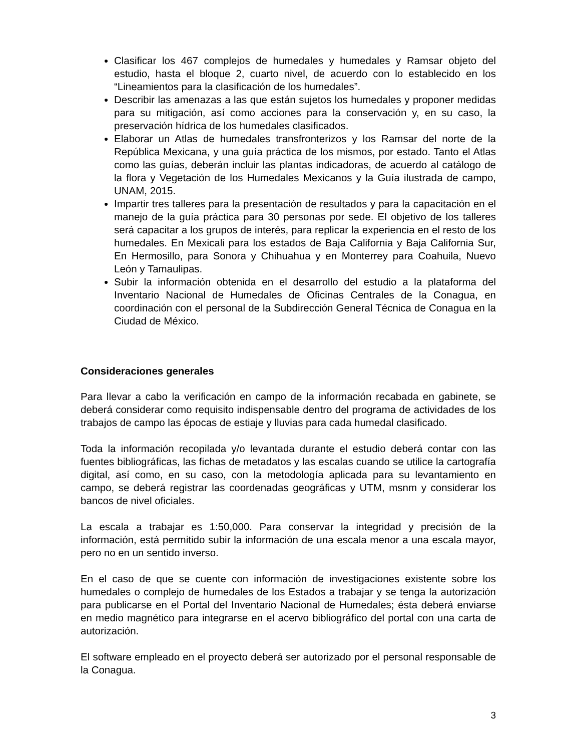Clasificar los 467 complejos de humedales y humedales y Ramsar objeto del estudio, hasta el bloque 2, cuarto nivel, de acuerdo con lo establecido en los “Lineamientos para la clasificación de los humedales”.
Describir las amenazas a las que están sujetos los humedales y proponer medidas para su mitigación, así como acciones para la conservación y, en su caso, la preservación hídrica de los humedales clasificados.
Elaborar un Atlas de humedales transfronterizos y los Ramsar del norte de la República Mexicana, y una guía práctica de los mismos, por estado. Tanto el Atlas como las guías, deberán incluir las plantas indicadoras, de acuerdo al catálogo de la flora y Vegetación de los Humedales Mexicanos y la Guía ilustrada de campo, UNAM, 2015.
Impartir tres talleres para la presentación de resultados y para la capacitación en el manejo de la guía práctica para 30 personas por sede. El objetivo de los talleres será capacitar a los grupos de interés, para replicar la experiencia en el resto de los humedales. En Mexicali para los estados de Baja California y Baja California Sur, En Hermosillo, para Sonora y Chihuahua y en Monterrey para Coahuila, Nuevo León y Tamaulipas.
Subir la información obtenida en el desarrollo del estudio a la plataforma del Inventario Nacional de Humedales de Oficinas Centrales de la Conagua, en coordinación con el personal de la Subdirección General Técnica de Conagua en la Ciudad de México.
Consideraciones generales
Para llevar a cabo la verificación en campo de la información recabada en gabinete, se deberá considerar como requisito indispensable dentro del programa de actividades de los trabajos de campo las épocas de estiaje y lluvias para cada humedal clasificado.
Toda la información recopilada y/o levantada durante el estudio deberá contar con las fuentes bibliográficas, las fichas de metadatos y las escalas cuando se utilice la cartografía digital, así como, en su caso, con la metodología aplicada para su levantamiento en campo, se deberá registrar las coordenadas geográficas y UTM, msnm y considerar los bancos de nivel oficiales.
La escala a trabajar es 1:50,000. Para conservar la integridad y precisión de la información, está permitido subir la información de una escala menor a una escala mayor, pero no en un sentido inverso.
En el caso de que se cuente con información de investigaciones existente sobre los humedales o complejo de humedales de los Estados a trabajar y se tenga la autorización para publicarse en el Portal del Inventario Nacional de Humedales; ésta deberá enviarse en medio magnético para integrarse en el acervo bibliográfico del portal con una carta de autorización.
El software empleado en el proyecto deberá ser autorizado por el personal responsable de la Conagua.
3